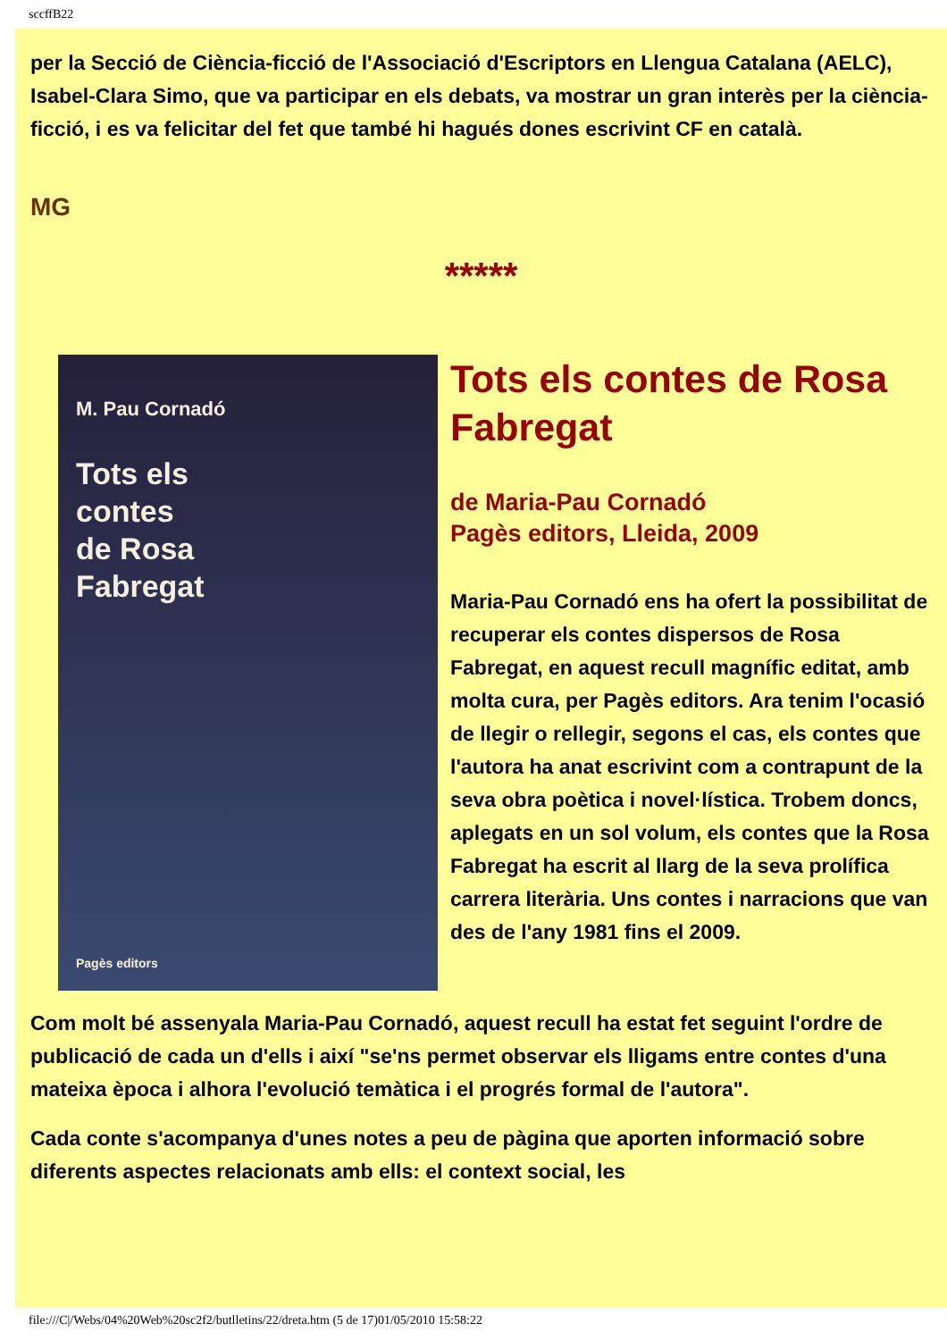sccffB22
per la Secció de Ciència-ficció de l'Associació d'Escriptors en Llengua Catalana (AELC), Isabel-Clara Simo, que va participar en els debats, va mostrar un gran interès per la ciència-ficció, i es va felicitar del fet que també hi hagués dones escrivint CF en català.
MG
*****
M. Pau Cornadó
Tots els
contes
de Rosa
Fabregat
Pagès editors
Tots els contes de Rosa Fabregat
de Maria-Pau Cornadó
Pagès editors, Lleida, 2009
Maria-Pau Cornadó ens ha ofert la possibilitat de recuperar els contes dispersos de Rosa Fabregat, en aquest recull magnífic editat, amb molta cura, per Pagès editors. Ara tenim l'ocasió de llegir o rellegir, segons el cas, els contes que l'autora ha anat escrivint com a contrapunt de la seva obra poètica i novel·lística. Trobem doncs, aplegats en un sol volum, els contes que la Rosa Fabregat ha escrit al llarg de la seva prolífica carrera literària. Uns contes i narracions que van des de l'any 1981 fins el 2009.
Com molt bé assenyala Maria-Pau Cornadó, aquest recull ha estat fet seguint l'ordre de publicació de cada un d'ells i així "se'ns permet observar els lligams entre contes d'una mateixa època i alhora l'evolució temàtica i el progrés formal de l'autora".
Cada conte s'acompanya d'unes notes a peu de pàgina que aporten informació sobre diferents aspectes relacionats amb ells: el context social, les
file:///C|/Webs/04%20Web%20sc2f2/butlletins/22/dreta.htm (5 de 17)01/05/2010 15:58:22